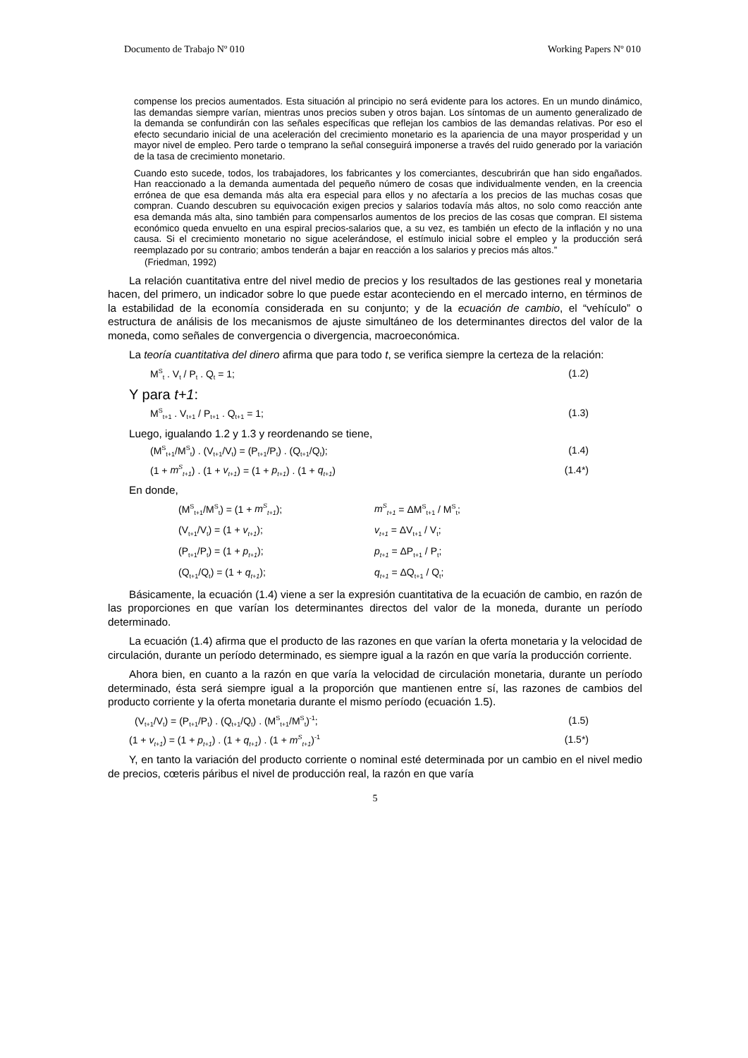Documento de Trabajo Nº 010 Working Papers Nº 010
compense los precios aumentados. Esta situación al principio no será evidente para los actores. En un mundo dinámico, las demandas siempre varían, mientras unos precios suben y otros bajan. Los síntomas de un aumento generalizado de la demanda se confundirán con las señales específicas que reflejan los cambios de las demandas relativas. Por eso el efecto secundario inicial de una aceleración del crecimiento monetario es la apariencia de una mayor prosperidad y un mayor nivel de empleo. Pero tarde o temprano la señal conseguirá imponerse a través del ruido generado por la variación de la tasa de crecimiento monetario.
Cuando esto sucede, todos, los trabajadores, los fabricantes y los comerciantes, descubrirán que han sido engañados. Han reaccionado a la demanda aumentada del pequeño número de cosas que individualmente venden, en la creencia errónea de que esa demanda más alta era especial para ellos y no afectaría a los precios de las muchas cosas que compran. Cuando descubren su equivocación exigen precios y salarios todavía más altos, no solo como reacción ante esa demanda más alta, sino también para compensarlos aumentos de los precios de las cosas que compran. El sistema económico queda envuelto en una espiral precios-salarios que, a su vez, es también un efecto de la inflación y no una causa. Si el crecimiento monetario no sigue acelerándose, el estímulo inicial sobre el empleo y la producción será reemplazado por su contrario; ambos tenderán a bajar en reacción a los salarios y precios más altos.”
(Friedman, 1992)
La relación cuantitativa entre del nivel medio de precios y los resultados de las gestiones real y monetaria hacen, del primero, un indicador sobre lo que puede estar aconteciendo en el mercado interno, en términos de la estabilidad de la economía considerada en su conjunto; y de la ecuación de cambio, el “vehículo” o estructura de análisis de los mecanismos de ajuste simultáneo de los determinantes directos del valor de la moneda, como señales de convergencia o divergencia, macroeconómica.
La teoría cuantitativa del dinero afirma que para todo t, se verifica siempre la certeza de la relación:
M<sup>S</sup><sub>t</sub> . V<sub>t</sub> / P<sub>t</sub> . Q<sub>t</sub> = 1; (1.2)
Y para t+1:
M<sup>S</sup><sub>t+1</sub> . V<sub>t+1</sub> / P<sub>t+1</sub> . Q<sub>t+1</sub> = 1; (1.3)
Luego, igualando 1.2 y 1.3 y reordenando se tiene,
(M<sup>S</sup><sub>t+1</sub>/M<sup>S</sup><sub>t</sub>) . (V<sub>t+1</sub>/V<sub>t</sub>) = (P<sub>t+1</sub>/P<sub>t</sub>) . (Q<sub>t+1</sub>/Q<sub>t</sub>); (1.4)
(1 + m<sup>S</sup><sub>t+1</sub>) . (1 + v<sub>t+1</sub>) = (1 + p<sub>t+1</sub>) . (1 + q<sub>t+1</sub>) (1.4*)
En donde,
(M<sup>S</sup><sub>t+1</sub>/M<sup>S</sup><sub>t</sub>) = (1 + m<sup>S</sup><sub>t+1</sub>); m<sup>S</sup><sub>t+1</sub> = ΔM<sup>S</sup><sub>t+1</sub> / M<sup>S</sup><sub>t</sub>;
(V<sub>t+1</sub>/V<sub>t</sub>) = (1 + v<sub>t+1</sub>); v<sub>t+1</sub> = ΔV<sub>t+1</sub> / V<sub>t</sub>;
(P<sub>t+1</sub>/P<sub>t</sub>) = (1 + p<sub>t+1</sub>); p<sub>t+1</sub> = ΔP<sub>t+1</sub> / P<sub>t</sub>;
(Q<sub>t+1</sub>/Q<sub>t</sub>) = (1 + q<sub>t+1</sub>); q<sub>t+1</sub> = ΔQ<sub>t+1</sub> / Q<sub>t</sub>;
Básicamente, la ecuación (1.4) viene a ser la expresión cuantitativa de la ecuación de cambio, en razón de las proporciones en que varían los determinantes directos del valor de la moneda, durante un período determinado.
La ecuación (1.4) afirma que el producto de las razones en que varían la oferta monetaria y la velocidad de circulación, durante un período determinado, es siempre igual a la razón en que varía la producción corriente.
Ahora bien, en cuanto a la razón en que varía la velocidad de circulación monetaria, durante un período determinado, ésta será siempre igual a la proporción que mantienen entre sí, las razones de cambios del producto corriente y la oferta monetaria durante el mismo período (ecuación 1.5).
(V<sub>t+1</sub>/V<sub>t</sub>) = (P<sub>t+1</sub>/P<sub>t</sub>) . (Q<sub>t+1</sub>/Q<sub>t</sub>) . (M<sup>S</sup><sub>t+1</sub>/M<sup>S</sup><sub>t</sub>)<sup>-1</sup>; (1.5)
(1 + v<sub>t+1</sub>) = (1 + p<sub>t+1</sub>) . (1 + q<sub>t+1</sub>) . (1 + m<sup>S</sup><sub>t+1</sub>)<sup>-1</sup> (1.5*)
Y, en tanto la variación del producto corriente o nominal esté determinada por un cambio en el nivel medio de precios, cœteris páribus el nivel de producción real, la razón en que varía
5